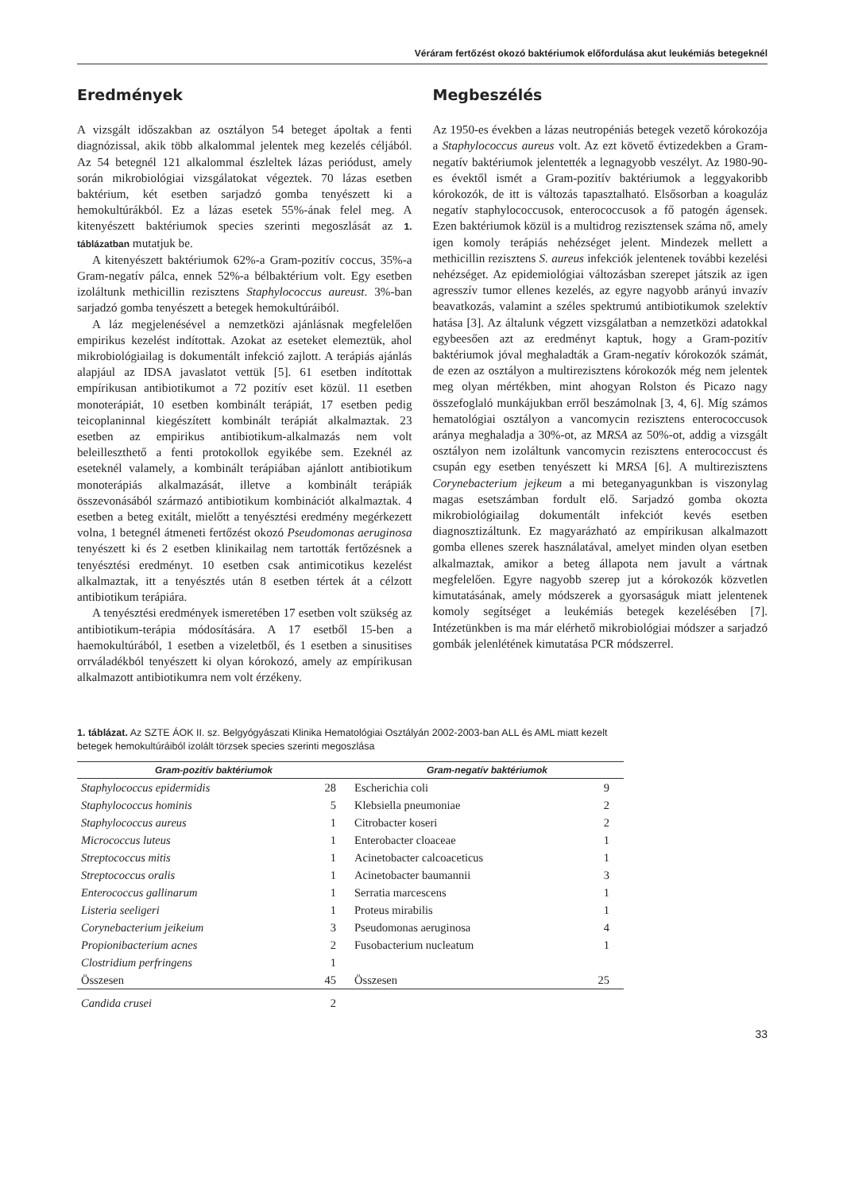Véráram fertőzést okozó baktériumok előfordulása akut leukémiás betegeknél
Eredmények
A vizsgált időszakban az osztályon 54 beteget ápoltak a fenti diagnózissal, akik több alkalommal jelentek meg kezelés céljából. Az 54 betegnél 121 alkalommal észleltek lázas periódust, amely során mikrobiológiai vizsgálatokat végeztek. 70 lázas esetben baktérium, két esetben sarjadzó gomba tenyészett ki a hemokultúrákból. Ez a lázas esetek 55%-ának felel meg. A kitenyészett baktériumok species szerinti megoszlását az 1. táblázatban mutatjuk be.
A kitenyészett baktériumok 62%-a Gram-pozitív coccus, 35%-a Gram-negatív pálca, ennek 52%-a bélbaktérium volt. Egy esetben izoláltunk methicillin rezisztens Staphylococcus aureust. 3%-ban sarjadzó gomba tenyészett a betegek hemokultúráiból.
A láz megjelenésével a nemzetközi ajánlásnak megfelelően empirikus kezelést indítottak. Azokat az eseteket elemeztük, ahol mikrobiológiailag is dokumentált infekció zajlott. A terápiás ajánlás alapjául az IDSA javaslatot vettük [5]. 61 esetben indítottak empírikusan antibiotikumot a 72 pozitív eset közül. 11 esetben monoterápiát, 10 esetben kombinált terápiát, 17 esetben pedig teicoplaninnal kiegészített kombinált terápiát alkalmaztak. 23 esetben az empirikus antibiotikum-alkalmazás nem volt beleilleszthető a fenti protokollok egyikébe sem. Ezeknél az eseteknél valamely, a kombinált terápiában ajánlott antibiotikum monoterápiás alkalmazását, illetve a kombinált terápiák összevonásából származó antibiotikum kombinációt alkalmaztak. 4 esetben a beteg exitált, mielőtt a tenyésztési eredmény megérkezett volna, 1 betegnél átmeneti fertőzést okozó Pseudomonas aeruginosa tenyészett ki és 2 esetben klinikailag nem tartották fertőzésnek a tenyésztési eredményt. 10 esetben csak antimicotikus kezelést alkalmaztak, itt a tenyésztés után 8 esetben tértek át a célzott antibiotikum terápiára.
A tenyésztési eredmények ismeretében 17 esetben volt szükség az antibiotikum-terápia módosítására. A 17 esetből 15-ben a haemokultúrából, 1 esetben a vizeletből, és 1 esetben a sinusitises orrváladékból tenyészett ki olyan kórokozó, amely az empírikusan alkalmazott antibiotikumra nem volt érzékeny.
Megbeszélés
Az 1950-es években a lázas neutropéniás betegek vezető kórokozója a Staphylococcus aureus volt. Az ezt követő évtizedekben a Gram-negatív baktériumok jelentették a legnagyobb veszélyt. Az 1980-90-es évektől ismét a Gram-pozitív baktériumok a leggyakoribb kórokozók, de itt is változás tapasztalható. Elsősorban a koaguláz negatív staphylococcusok, enterococcusok a fő patogén ágensek. Ezen baktériumok közül is a multidrog rezisztensek száma nő, amely igen komoly terápiás nehézséget jelent. Mindezek mellett a methicillin rezisztens S. aureus infekciók jelentenek további kezelési nehézséget. Az epidemiológiai változásban szerepet játszik az igen agresszív tumor ellenes kezelés, az egyre nagyobb arányú invazív beavatkozás, valamint a széles spektrumú antibiotikumok szelektív hatása [3]. Az általunk végzett vizsgálatban a nemzetközi adatokkal egybeesően azt az eredményt kaptuk, hogy a Gram-pozitív baktériumok jóval meghaladták a Gram-negatív kórokozók számát, de ezen az osztályon a multirezisztens kórokozók még nem jelentek meg olyan mértékben, mint ahogyan Rolston és Picazo nagy összefoglaló munkájukban erről beszámolnak [3, 4, 6]. Míg számos hematológiai osztályon a vancomycin rezisztens enterococcusok aránya meghaladja a 30%-ot, az MRSA az 50%-ot, addig a vizsgált osztályon nem izoláltunk vancomycin rezisztens enterococcust és csupán egy esetben tenyészett ki MRSA [6]. A multirezisztens Corynebacterium jejkeum a mi beteganyagunkban is viszonylag magas esetszámban fordult elő. Sarjadzó gomba okozta mikrobiológiailag dokumentált infekciót kevés esetben diagnosztizáltunk. Ez magyarázható az empírikusan alkalmazott gomba ellenes szerek használatával, amelyet minden olyan esetben alkalmaztak, amikor a beteg állapota nem javult a vártnak megfelelően. Egyre nagyobb szerep jut a kórokozók közvetlen kimutatásának, amely módszerek a gyorsaságuk miatt jelentenek komoly segítséget a leukémiás betegek kezelésében [7]. Intézetünkben is ma már elérhető mikrobiológiai módszer a sarjadzó gombák jelenlétének kimutatása PCR módszerrel.
1. táblázat. Az SZTE ÁOK II. sz. Belgyógyászati Klinika Hematológiai Osztályán 2002-2003-ban ALL és AML miatt kezelt betegek hemokultúráiból izolált törzsek species szerinti megoszlása
| Gram-pozitív baktériumok | | Gram-negatív baktériumok | |
| --- | --- | --- | --- |
| Staphylococcus epidermidis | 28 | Escherichia coli | 9 |
| Staphylococcus hominis | 5 | Klebsiella pneumoniae | 2 |
| Staphylococcus aureus | 1 | Citrobacter koseri | 2 |
| Micrococcus luteus | 1 | Enterobacter cloaceae | 1 |
| Streptococcus mitis | 1 | Acinetobacter calcoaceticus | 1 |
| Streptococcus oralis | 1 | Acinetobacter baumannii | 3 |
| Enterococcus gallinarum | 1 | Serratia marcescens | 1 |
| Listeria seeligeri | 1 | Proteus mirabilis | 1 |
| Corynebacterium jeikeium | 3 | Pseudomonas aeruginosa | 4 |
| Propionibacterium acnes | 2 | Fusobacterium nucleatum | 1 |
| Clostridium perfringens | 1 | | |
| Összesen | 45 | Összesen | 25 |
| Candida crusei | 2 | | |
33